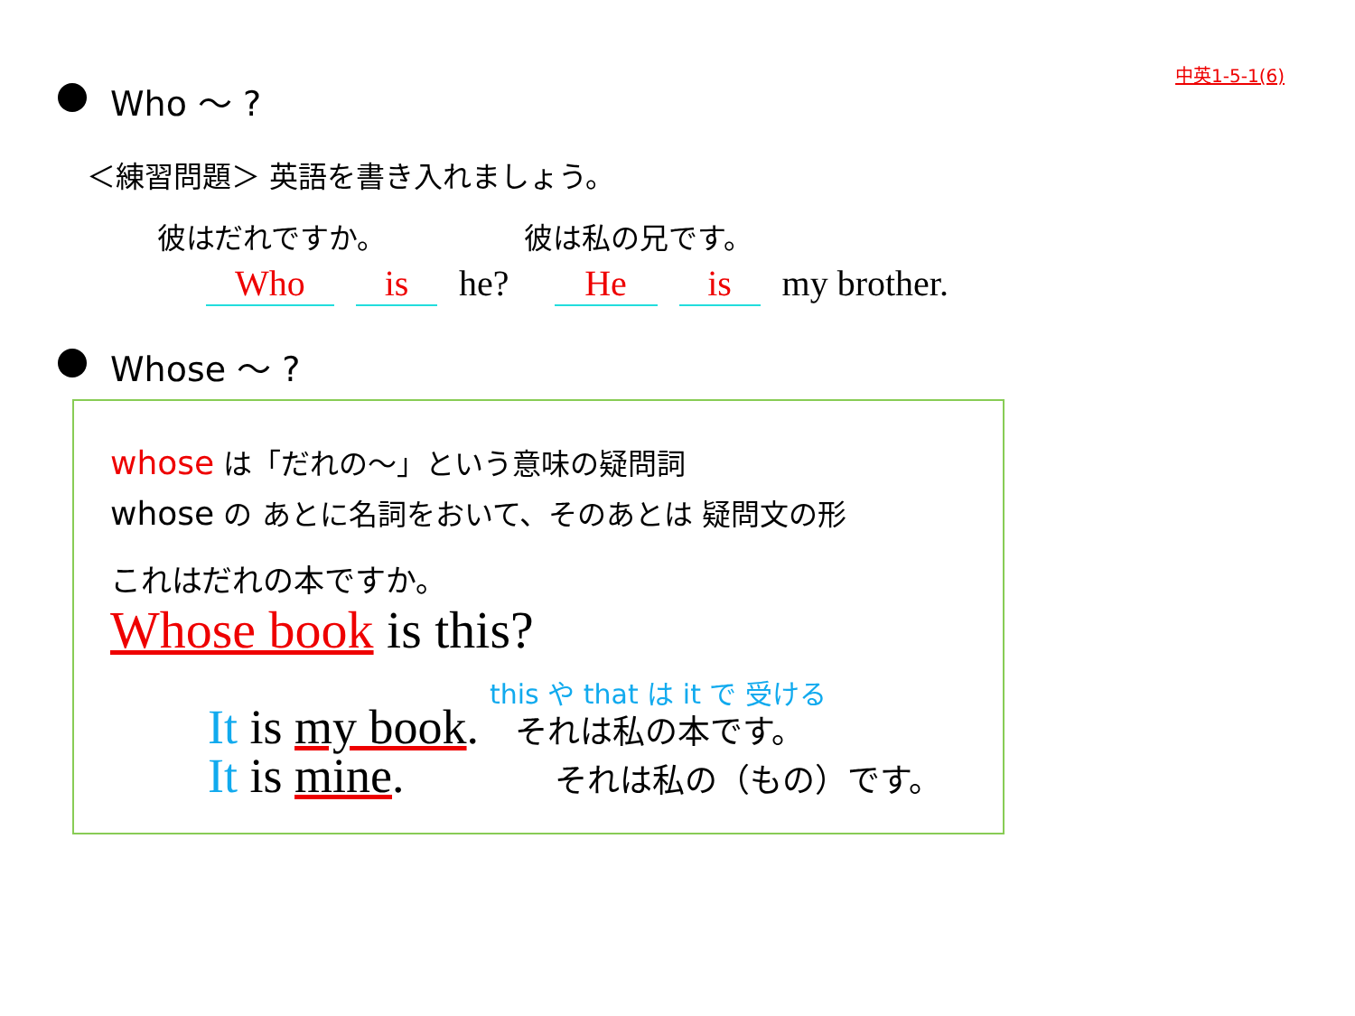中英1-5-1(6)
Who ～ ?
＜練習問題＞ 英語を書き入れましょう。
彼はだれですか。 彼は私の兄です。
Who is he? He is my brother.
Whose ～ ?
whose は「だれの～」という意味の疑問詞
whose の あとに名詞をおいて、そのあとは 疑問文の形
これはだれの本ですか。
Whose book is this?
this や that は it で 受ける
It is my book. それは私の本です。
It is mine. それは私の（もの）です。